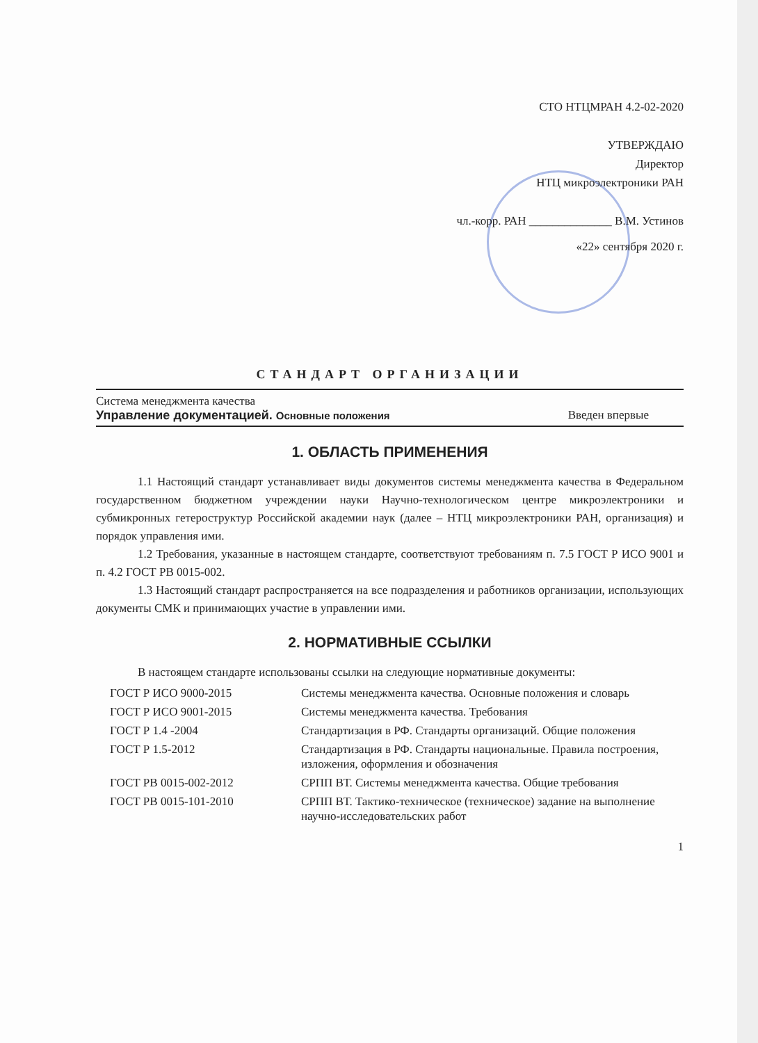СТО НТЦМРАН 4.2-02-2020
УТВЕРЖДАЮ
Директор
НТЦ микроэлектроники РАН
чл.-корр. РАН ______________ В.М. Устинов
«22» сентября 2020 г.
СТАНДАРТ ОРГАНИЗАЦИИ
Система менеджмента качества
Управление документацией. Основные положения Введен впервые
1. ОБЛАСТЬ ПРИМЕНЕНИЯ
1.1 Настоящий стандарт устанавливает виды документов системы менеджмента качества в Федеральном государственном бюджетном учреждении науки Научно-технологическом центре микроэлектроники и субмикронных гетероструктур Российской академии наук (далее – НТЦ микроэлектроники РАН, организация) и порядок управления ими.
1.2 Требования, указанные в настоящем стандарте, соответствуют требованиям п. 7.5 ГОСТ Р ИСО 9001 и п. 4.2 ГОСТ РВ 0015-002.
1.3 Настоящий стандарт распространяется на все подразделения и работников организации, использующих документы СМК и принимающих участие в управлении ими.
2. НОРМАТИВНЫЕ ССЫЛКИ
В настоящем стандарте использованы ссылки на следующие нормативные документы:
| ГОСТ Р ИСО 9000-2015 | Системы менеджмента качества. Основные положения и словарь |
| ГОСТ Р ИСО 9001-2015 | Системы менеджмента качества. Требования |
| ГОСТ Р 1.4 -2004 | Стандартизация в РФ. Стандарты организаций. Общие положения |
| ГОСТ Р 1.5-2012 | Стандартизация в РФ. Стандарты национальные. Правила построения, изложения, оформления и обозначения |
| ГОСТ РВ 0015-002-2012 | СРПП ВТ. Системы менеджмента качества. Общие требования |
| ГОСТ РВ 0015-101-2010 | СРПП ВТ. Тактико-техническое (техническое) задание на выполнение научно-исследовательских работ |
1